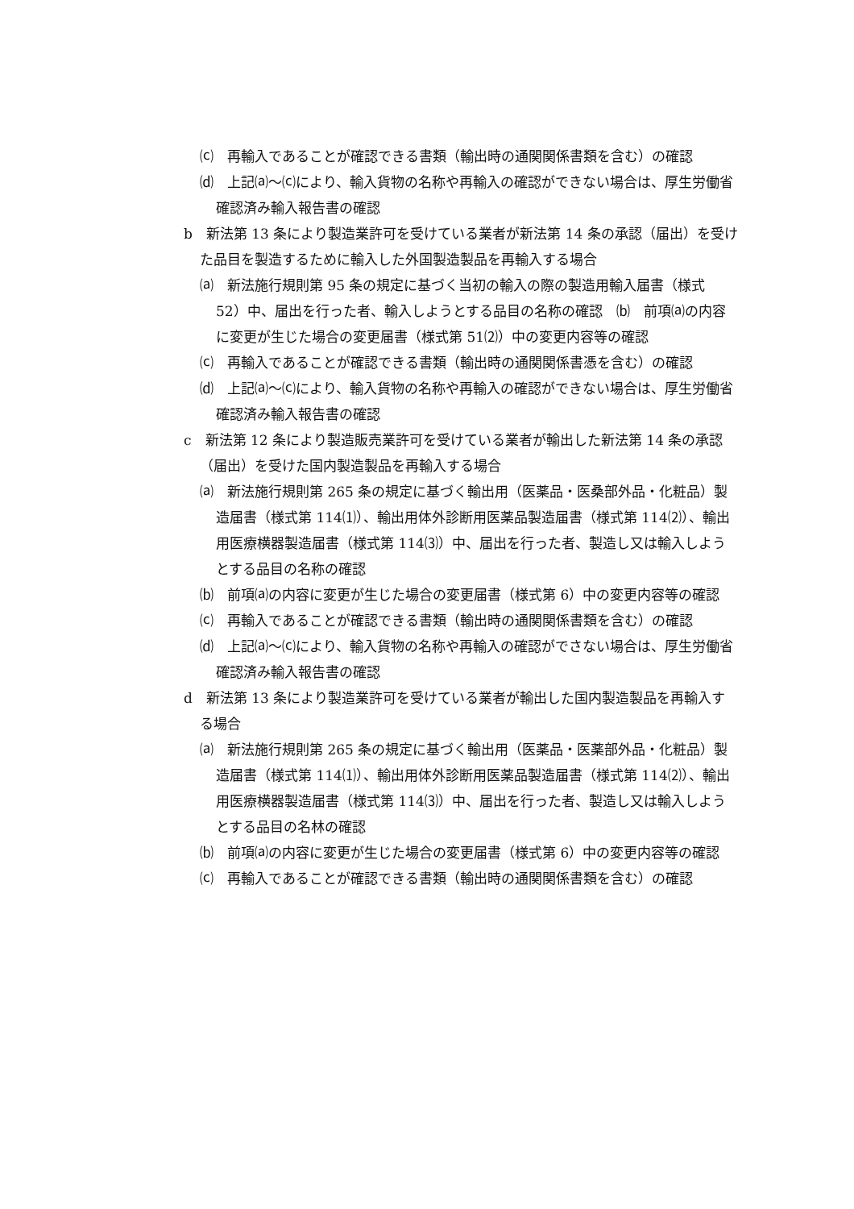⒞　再輸入であることが確認できる書類（輸出時の通関関係書類を含む）の確認
⒟　上記⒜～⒞により、輸入貨物の名称や再輸入の確認ができない場合は、厚生労働省確認済み輸入報告書の確認
b　新法第 13 条により製造業許可を受けている業者が新法第 14 条の承認（届出）を受けた品目を製造するために輸入した外国製造製品を再輸入する場合
⒜　新法施行規則第 95 条の規定に基づく当初の輸入の際の製造用輸入届書（様式 52）中、届出を行った者、輸入しようとする品目の名称の確認　⒝　前項⒜の内容に変更が生じた場合の変更届書（様式第 51⑵）中の変更内容等の確認
⒞　再輸入であることが確認できる書類（輸出時の通関関係書憑を含む）の確認
⒟　上記⒜～⒞により、輸入貨物の名称や再輸入の確認ができない場合は、厚生労働省確認済み輸入報告書の確認
c　新法第 12 条により製造販売業許可を受けている業者が輸出した新法第 14 条の承認（届出）を受けた国内製造製品を再輸入する場合
⒜　新法施行規則第 265 条の規定に基づく輸出用（医薬品・医桑部外品・化粧品）製造届書（様式第 114⑴）、輸出用体外診断用医薬品製造届書（様式第 114⑵）、輸出用医療横器製造届書（様式第 114⑶）中、届出を行った者、製造し又は輸入しようとする品目の名称の確認
⒝　前項⒜の内容に変更が生じた場合の変更届書（様式第 6）中の変更内容等の確認
⒞　再輸入であることが確認できる書類（輸出時の通関関係書類を含む）の確認
⒟　上記⒜～⒞により、輸入貨物の名称や再輸入の確認がでさない場合は、厚生労働省確認済み輸入報告書の確認
d　新法第 13 条により製造業許可を受けている業者が輸出した国内製造製品を再輸入する場合
⒜　新法施行規則第 265 条の規定に基づく輸出用（医薬品・医薬部外品・化粧品）製造届書（様式第 114⑴）、輸出用体外診断用医薬品製造届書（様式第 114⑵）、輸出用医療横器製造届書（様式第 114⑶）中、届出を行った者、製造し又は輸入しようとする品目の名林の確認
⒝　前項⒜の内容に変更が生じた場合の変更届書（様式第 6）中の変更内容等の確認
⒞　再輸入であることが確認できる書類（輸出時の通関関係書類を含む）の確認